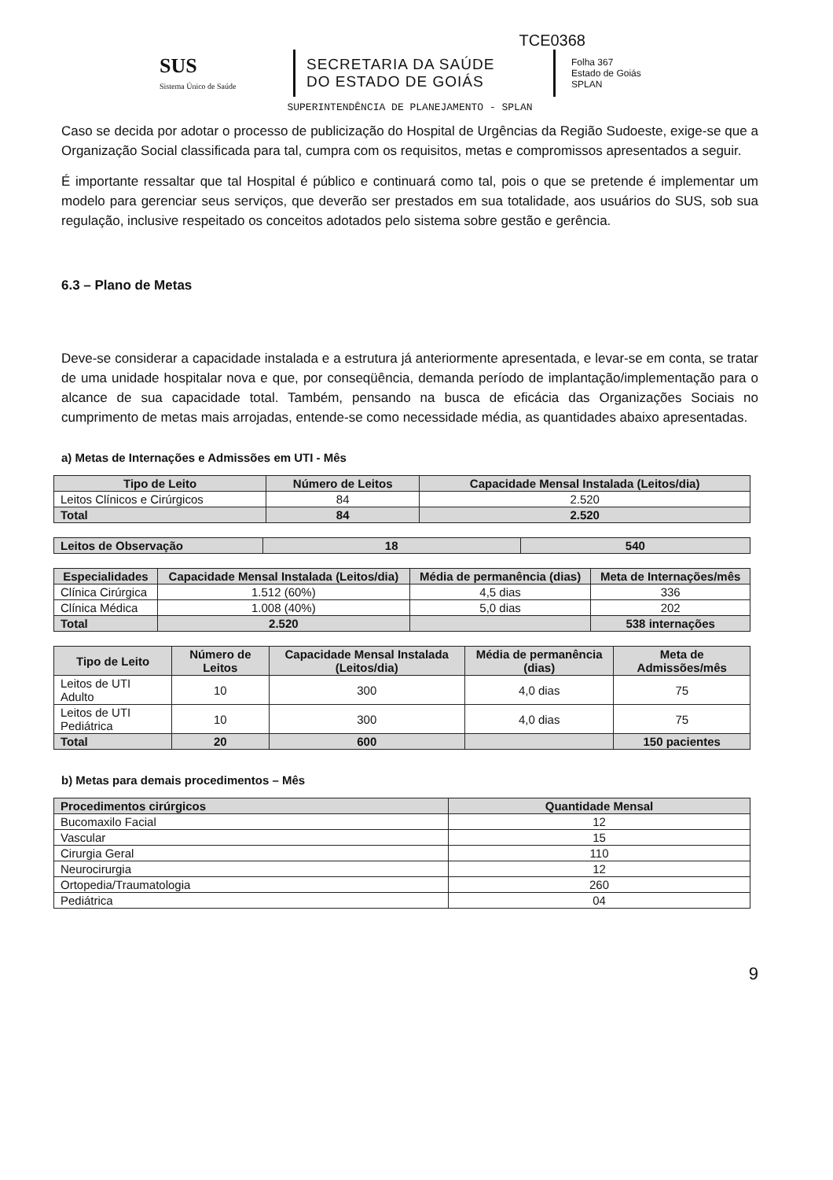TCE0368
SUS
Sistema Único de Saúde
SECRETARIA DA SAÚDE
DO ESTADO DE GOIÁS
Folha 367
Estado de Goiás
SPLAN
SUPERINTENDÊNCIA DE PLANEJAMENTO - SPLAN
Caso se decida por adotar o processo de publicização do Hospital de Urgências da Região Sudoeste, exige-se que a Organização Social classificada para tal, cumpra com os requisitos, metas e compromissos apresentados a seguir.
É importante ressaltar que tal Hospital é público e continuará como tal, pois o que se pretende é implementar um modelo para gerenciar seus serviços, que deverão ser prestados em sua totalidade, aos usuários do SUS, sob sua regulação, inclusive respeitado os conceitos adotados pelo sistema sobre gestão e gerência.
6.3 – Plano de Metas
Deve-se considerar a capacidade instalada e a estrutura já anteriormente apresentada, e levar-se em conta, se tratar de uma unidade hospitalar nova e que, por conseqüência, demanda período de implantação/implementação para o alcance de sua capacidade total. Também, pensando na busca de eficácia das Organizações Sociais no cumprimento de metas mais arrojadas, entende-se como necessidade média, as quantidades abaixo apresentadas.
a) Metas de Internações e Admissões em UTI - Mês
| Tipo de Leito | Número de Leitos | Capacidade Mensal Instalada (Leitos/dia) |
| --- | --- | --- |
| Leitos Clínicos e Cirúrgicos | 84 | 2.520 |
| Total | 84 | 2.520 |
| Leitos de Observação | 18 | 540 |
| Especialidades | Capacidade Mensal Instalada (Leitos/dia) | Média de permanência (dias) | Meta de Internações/mês |
| --- | --- | --- | --- |
| Clínica Cirúrgica | 1.512 (60%) | 4,5 dias | 336 |
| Clínica Médica | 1.008 (40%) | 5,0 dias | 202 |
| Total | 2.520 | | 538 internações |
| Tipo de Leito | Número de Leitos | Capacidade Mensal Instalada (Leitos/dia) | Média de permanência (dias) | Meta de Admissões/mês |
| --- | --- | --- | --- | --- |
| Leitos de UTI Adulto | 10 | 300 | 4,0 dias | 75 |
| Leitos de UTI Pediátrica | 10 | 300 | 4,0 dias | 75 |
| Total | 20 | 600 | | 150 pacientes |
b) Metas para demais procedimentos – Mês
| Procedimentos cirúrgicos | Quantidade Mensal |
| --- | --- |
| Bucomaxilo Facial | 12 |
| Vascular | 15 |
| Cirurgia Geral | 110 |
| Neurocirurgia | 12 |
| Ortopedia/Traumatologia | 260 |
| Pediátrica | 04 |
9